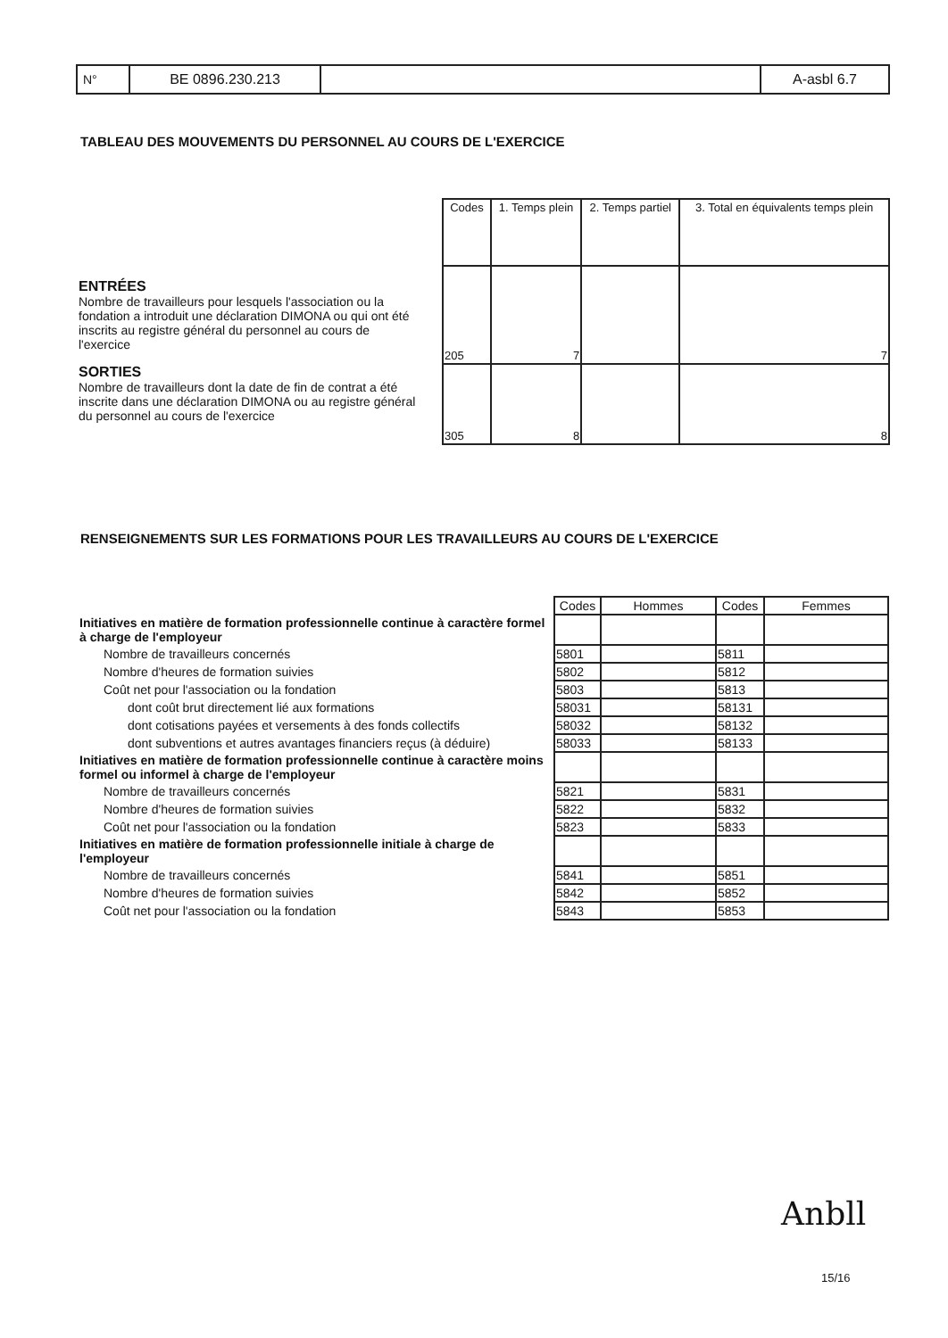| N° | BE 0896.230.213 | | A-asbl 6.7 |
TABLEAU DES MOUVEMENTS DU PERSONNEL AU COURS DE L'EXERCICE
ENTRÉES
Nombre de travailleurs pour lesquels l'association ou la fondation a introduit une déclaration DIMONA ou qui ont été inscrits au registre général du personnel au cours de l'exercice
SORTIES
Nombre de travailleurs dont la date de fin de contrat a été inscrite dans une déclaration DIMONA ou au registre général du personnel au cours de l'exercice
| Codes | 1. Temps plein | 2. Temps partiel | 3. Total en équivalents temps plein |
| --- | --- | --- | --- |
| 205 | 7 | | 7 |
| 305 | 8 | | 8 |
RENSEIGNEMENTS SUR LES FORMATIONS POUR LES TRAVAILLEURS AU COURS DE L'EXERCICE
| | Codes | Hommes | Codes | Femmes |
| Initiatives en matière de formation professionnelle continue à caractère formel à charge de l'employeur | | | | |
| Nombre de travailleurs concernés | 5801 | | 5811 | |
| Nombre d'heures de formation suivies | 5802 | | 5812 | |
| Coût net pour l'association ou la fondation | 5803 | | 5813 | |
| dont coût brut directement lié aux formations | 58031 | | 58131 | |
| dont cotisations payées et versements à des fonds collectifs | 58032 | | 58132 | |
| dont subventions et autres avantages financiers reçus (à déduire) | 58033 | | 58133 | |
| Initiatives en matière de formation professionnelle continue à caractère moins formel ou informel à charge de l'employeur | | | | |
| Nombre de travailleurs concernés | 5821 | | 5831 | |
| Nombre d'heures de formation suivies | 5822 | | 5832 | |
| Coût net pour l'association ou la fondation | 5823 | | 5833 | |
| Initiatives en matière de formation professionnelle initiale à charge de l'employeur | | | | |
| Nombre de travailleurs concernés | 5841 | | 5851 | |
| Nombre d'heures de formation suivies | 5842 | | 5852 | |
| Coût net pour l'association ou la fondation | 5843 | | 5853 | |
Anbll
15/16